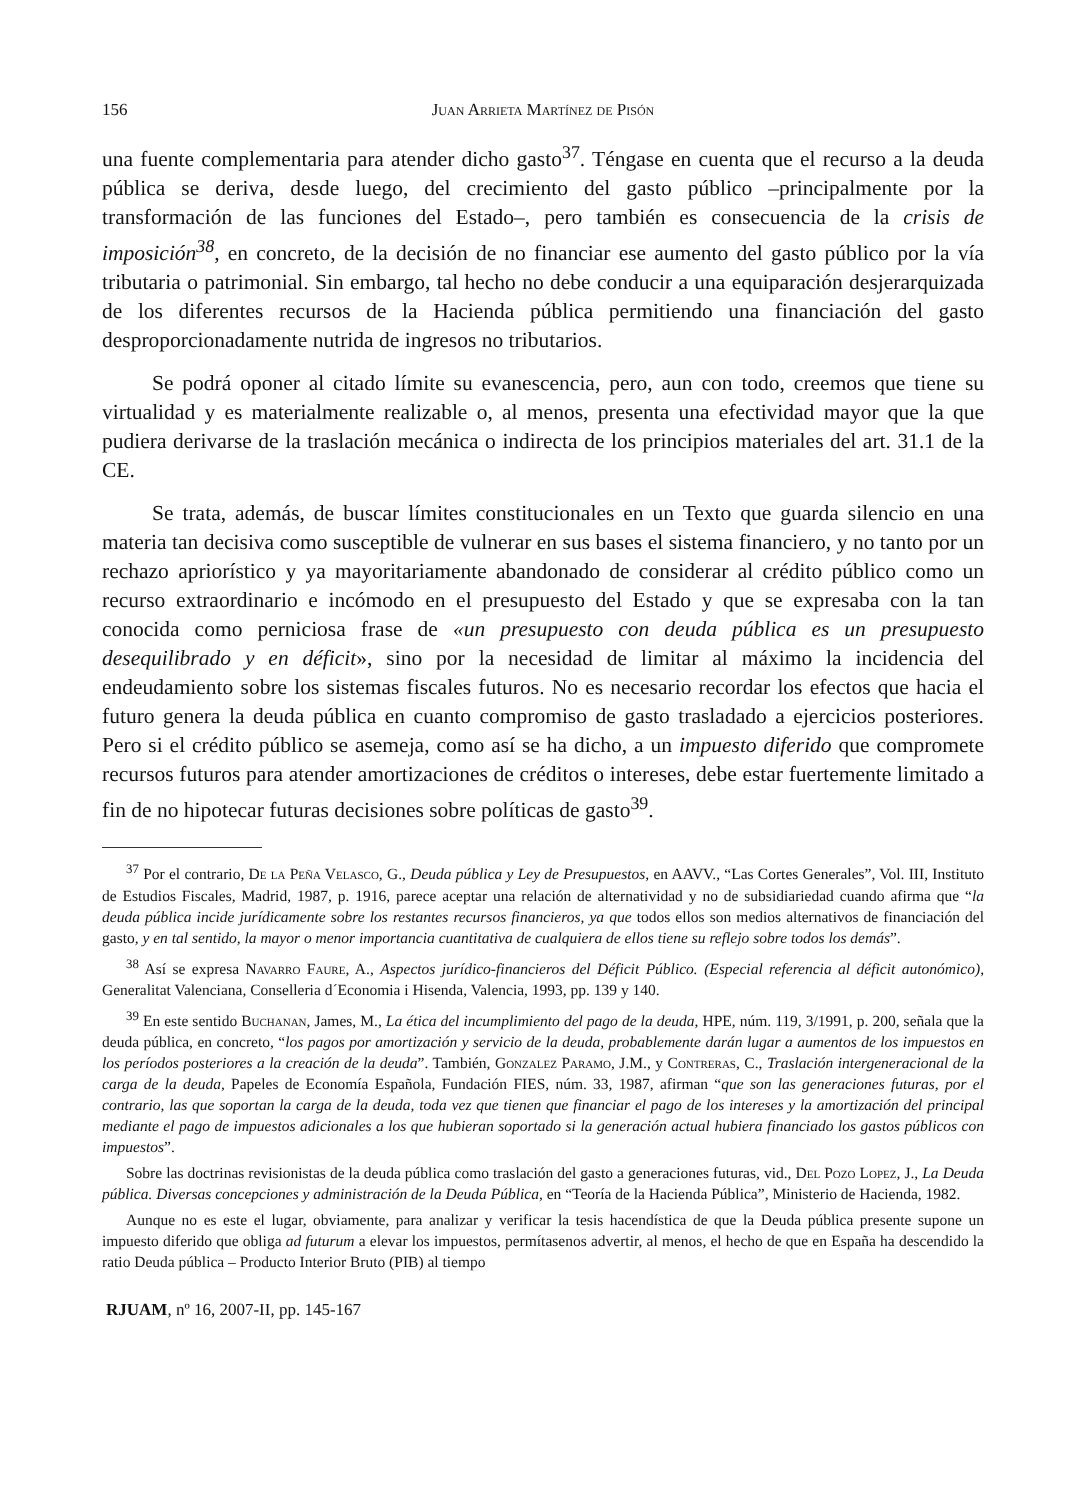156 Juan Arrieta Martínez de Pisón
una fuente complementaria para atender dicho gasto<sup>37</sup>. Téngase en cuenta que el recurso a la deuda pública se deriva, desde luego, del crecimiento del gasto público –principalmente por la transformación de las funciones del Estado–, pero también es consecuencia de la crisis de imposición<sup>38</sup>, en concreto, de la decisión de no financiar ese aumento del gasto público por la vía tributaria o patrimonial. Sin embargo, tal hecho no debe conducir a una equiparación desjerarquizada de los diferentes recursos de la Hacienda pública permitiendo una financiación del gasto desproporcionadamente nutrida de ingresos no tributarios.
Se podrá oponer al citado límite su evanescencia, pero, aun con todo, creemos que tiene su virtualidad y es materialmente realizable o, al menos, presenta una efectividad mayor que la que pudiera derivarse de la traslación mecánica o indirecta de los principios materiales del art. 31.1 de la CE.
Se trata, además, de buscar límites constitucionales en un Texto que guarda silencio en una materia tan decisiva como susceptible de vulnerar en sus bases el sistema financiero, y no tanto por un rechazo apriorístico y ya mayoritariamente abandonado de considerar al crédito público como un recurso extraordinario e incómodo en el presupuesto del Estado y que se expresaba con la tan conocida como perniciosa frase de «un presupuesto con deuda pública es un presupuesto desequilibrado y en déficit», sino por la necesidad de limitar al máximo la incidencia del endeudamiento sobre los sistemas fiscales futuros. No es necesario recordar los efectos que hacia el futuro genera la deuda pública en cuanto compromiso de gasto trasladado a ejercicios posteriores. Pero si el crédito público se asemeja, como así se ha dicho, a un impuesto diferido que compromete recursos futuros para atender amortizaciones de créditos o intereses, debe estar fuertemente limitado a fin de no hipotecar futuras decisiones sobre políticas de gasto<sup>39</sup>.
<sup>37</sup> Por el contrario, De la Peña Velasco, G., Deuda pública y Ley de Presupuestos, en AAVV., “Las Cortes Generales”, Vol. III, Instituto de Estudios Fiscales, Madrid, 1987, p. 1916, parece aceptar una relación de alternatividad y no de subsidiariedad cuando afirma que “la deuda pública incide jurídicamente sobre los restantes recursos financieros, ya que todos ellos son medios alternativos de financiación del gasto, y en tal sentido, la mayor o menor importancia cuantitativa de cualquiera de ellos tiene su reflejo sobre todos los demás”.
<sup>38</sup> Así se expresa Navarro Faure, A., Aspectos jurídico-financieros del Déficit Público. (Especial referencia al déficit autonómico), Generalitat Valenciana, Conselleria d´Economia i Hisenda, Valencia, 1993, pp. 139 y 140.
<sup>39</sup> En este sentido Buchanan, James, M., La ética del incumplimiento del pago de la deuda, HPE, núm. 119, 3/1991, p. 200, señala que la deuda pública, en concreto, “los pagos por amortización y servicio de la deuda, probablemente darán lugar a aumentos de los impuestos en los períodos posteriores a la creación de la deuda”. También, Gonzalez Paramo, J.M., y Contreras, C., Traslación intergeneracional de la carga de la deuda, Papeles de Economía Española, Fundación FIES, núm. 33, 1987, afirman “que son las generaciones futuras, por el contrario, las que soportan la carga de la deuda, toda vez que tienen que financiar el pago de los intereses y la amortización del principal mediante el pago de impuestos adicionales a los que hubieran soportado si la generación actual hubiera financiado los gastos públicos con impuestos”.
Sobre las doctrinas revisionistas de la deuda pública como traslación del gasto a generaciones futuras, vid., Del Pozo Lopez, J., La Deuda pública. Diversas concepciones y administración de la Deuda Pública, en “Teoría de la Hacienda Pública”, Ministerio de Hacienda, 1982.
Aunque no es este el lugar, obviamente, para analizar y verificar la tesis hacendística de que la Deuda pública presente supone un impuesto diferido que obliga ad futurum a elevar los impuestos, permítasenos advertir, al menos, el hecho de que en España ha descendido la ratio Deuda pública – Producto Interior Bruto (PIB) al tiempo
RJUAM, nº 16, 2007-II, pp. 145-167